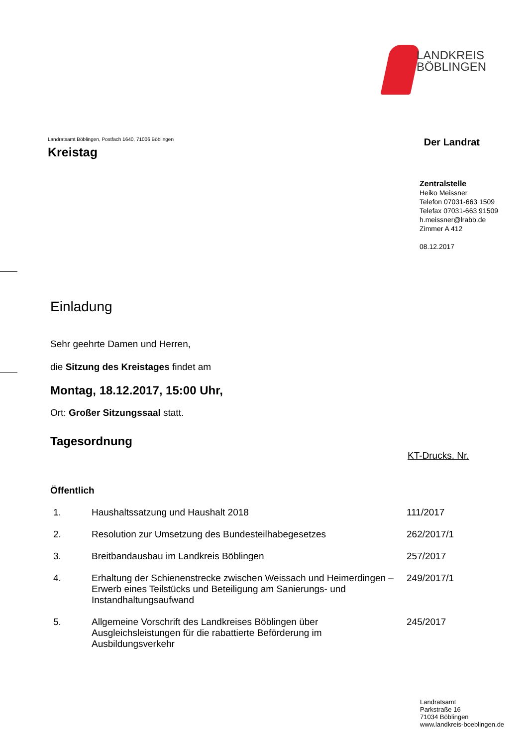LANDKREIS
BÖBLINGEN
Landratsamt Böblingen, Postfach 1640, 71006 Böblingen
Kreistag
Der Landrat
Zentralstelle
Heiko Meissner
Telefon 07031-663 1509
Telefax 07031-663 91509
h.meissner@lrabb.de
Zimmer A 412
08.12.2017
Einladung
Sehr geehrte Damen und Herren,
die Sitzung des Kreistages findet am
Montag, 18.12.2017, 15:00 Uhr,
Ort: Großer Sitzungssaal statt.
Tagesordnung
KT-Drucks. Nr.
Öffentlich
| 1. | Haushaltssatzung und Haushalt 2018 | 111/2017 |
| 2. | Resolution zur Umsetzung des Bundesteilhabegesetzes | 262/2017/1 |
| 3. | Breitbandausbau im Landkreis Böblingen | 257/2017 |
| 4. | Erhaltung der Schienenstrecke zwischen Weissach und Heimerdingen – Erwerb eines Teilstücks und Beteiligung am Sanierungs- und Instandhaltungsaufwand | 249/2017/1 |
| 5. | Allgemeine Vorschrift des Landkreises Böblingen über Ausgleichsleistungen für die rabattierte Beförderung im Ausbildungsverkehr | 245/2017 |
Landratsamt
Parkstraße 16
71034 Böblingen
www.landkreis-boeblingen.de